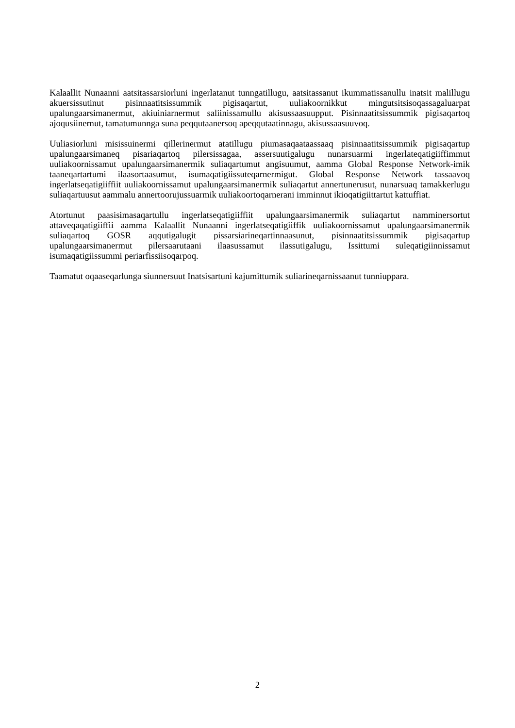Kalaallit Nunaanni aatsitassarsiorluni ingerlatanut tunngatillugu, aatsitassanut ikummatissanullu inatsit malillugu akuersissutinut pisinnaatitsissummik pigisaqartut, uuliakoornikkut mingutsitsisoqassagaluarpat upalungaarsimanermut, akiuiniarnermut saliinissamullu akisussaasuupput. Pisinnaatitsissummik pigisaqartoq ajoqusiinernut, tamatumunnga suna peqqutaanersoq apeqqutaatinnagu, akisussaasuuvoq.
Uuliasiorluni misissuinermi qillerinermut atatillugu piumasaqaataassaaq pisinnaatitsissummik pigisaqartup upalungaarsimaneq pisariaqartoq pilersissagaa, assersuutigalugu nunarsuarmi ingerlateqatigiiffimmut uuliakoornissamut upalungaarsimanermik suliaqartumut angisuumut, aamma Global Response Network-imik taaneqartartumi ilaasortaasumut, isumaqatigiissuteqarnermigut. Global Response Network tassaavoq ingerlatseqatigiiffiit uuliakoornissamut upalungaarsimanermik suliaqartut annertunerusut, nunarsuaq tamakkerlugu suliaqartuusut aammalu annertoorujussuarmik uuliakoortoqarnerani imminnut ikioqatigiittartut kattuffiat.
Atortunut paasisimasaqartullu ingerlatseqatigiiffiit upalungaarsimanermik suliaqartut namminersortut attaveqaqatigiiffii aamma Kalaallit Nunaanni ingerlatseqatigiiffik uuliakoornissamut upalungaarsimanermik suliaqartoq GOSR aqqutigalugit pissarsiarineqartinnaasunut, pisinnaatitsissummik pigisaqartup upalungaarsimanermut pilersaarutaani ilaasussamut ilassutigalugu, Issittumi suleqatigiinnissamut isumaqatigiissummi periarfissiisoqarpoq.
Taamatut oqaaseqarlunga siunnersuut Inatsisartuni kajumittumik suliarineqarnissaanut tunniuppara.
2